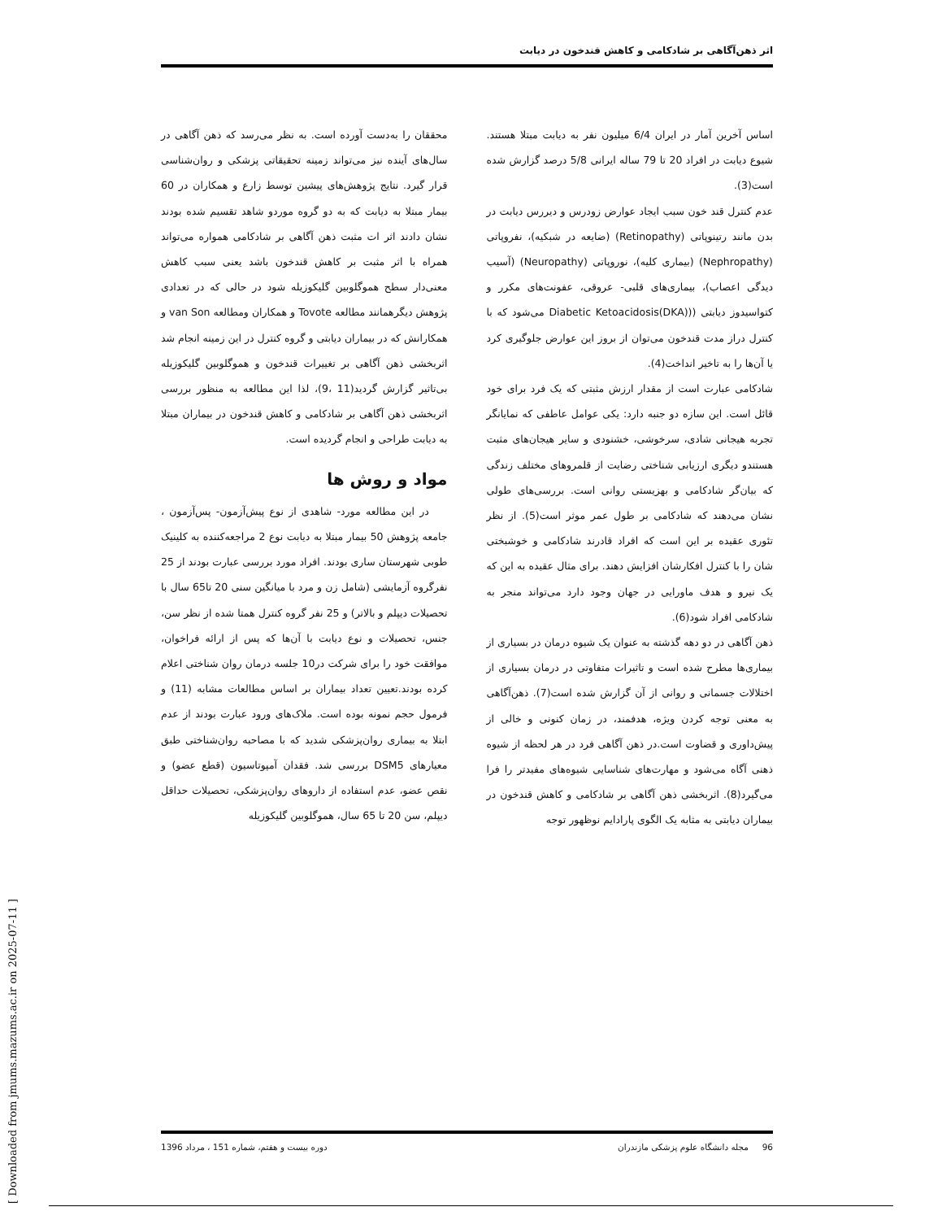اثر ذهن‌آگاهی بر شادکامی و کاهش قندخون در دیابت
اساس آخرین آمار در ایران 6/4 میلیون نفر به دیابت مبتلا هستند. شیوع دیابت در افراد 20 تا 79 ساله ایرانی 5/8 درصد گزارش شده است(3).
عدم کنترل قند خون سبب ایجاد عوارض زودرس و دیررس دیابت در بدن مانند رتینوپاتی (Retinopathy) (ضایعه در شبکیه)، نفروپاتی (Nephropathy) (بیماری کلیه)، نوروپاتی (Neuropathy) (آسیب دیدگی اعصاب)، بیماری‌های قلبی- عروقی، عفونت‌های مکرر و کتواسیدوز دیابتی ((Diabetic Ketoacidosis(DKA) می‌شود که با کنترل دراز مدت قندخون می‌توان از بروز این عوارض جلوگیری کرد یا آن‌ها را به تاخیر انداخت(4).
شادکامی عبارت است از مقدار ارزش مثبتی که یک فرد برای خود قائل است. این سازه دو جنبه دارد: یکی عوامل عاطفی که نمایانگر تجربه هیجانی شادی، سرخوشی، خشنودی و سایر هیجان‌های مثبت هستندو دیگری ارزیابی شناختی رضایت از قلمروهای مختلف زندگی که بیان‌گر شادکامی و بهزیستی روانی است. بررسی‌های طولی نشان می‌دهند که شادکامی بر طول عمر موثر است(5). از نظر تئوری عقیده بر این است که افراد قادرند شادکامی و خوشبختی شان را با کنترل افکارشان افزایش دهند. برای مثال عقیده به این که یک نیرو و هدف ماورایی در جهان وجود دارد می‌تواند منجر به شادکامی افراد شود(6).
ذهن آگاهی در دو دهه گذشته به عنوان یک شیوه درمان در بسیاری از بیماری‌ها مطرح شده است و تاثیرات متفاوتی در درمان بسیاری از اختلالات جسمانی و روانی از آن گزارش شده است(7). ذهن‌آگاهی به معنی توجه کردن ویژه، هدفمند، در زمان کنونی و خالی از پیش‌داوری و قضاوت است.در ذهن آگاهی فرد در هر لحظه از شیوه ذهنی آگاه می‌شود و مهارت‌های شناسایی شیوه‌های مفیدتر را فرا می‌گیرد(8). اثربخشی ذهن آگاهی بر شادکامی و کاهش قندخون در بیماران دیابتی به مثابه یک الگوی پارادایم نوظهور توجه
محققان را به‌دست آورده است. به نظر می‌رسد که ذهن آگاهی در سال‌های آینده نیز می‌تواند زمینه تحقیقاتی پزشکی و روان‌شناسی قرار گیرد. نتایج پژوهش‌های پیشین توسط زارع و همکاران در 60 بیمار مبتلا به دیابت که به دو گروه موردو شاهد تقسیم شده بودند نشان دادند اثر ات مثبت ذهن آگاهی بر شادکامی همواره می‌تواند همراه با اثر مثبت بر کاهش قندخون باشد یعنی سبب کاهش معنی‌دار سطح هموگلوبین گلیکوزیله شود در حالی که در تعدادی پژوهش دیگرهمانند مطالعه Tovote و همکاران ومطالعه van Son و همکارانش که در بیماران دیابتی و گروه کنترل در این زمینه انجام شد اثربخشی ذهن آگاهی بر تغییرات قندخون و هموگلوبین گلیکوزیله بی‌تاثیر گزارش گردید(11 ،9)، لذا این مطالعه به منظور بررسی اثربخشی ذهن آگاهی بر شادکامی و کاهش قندخون در بیماران مبتلا به دیابت طراحی و انجام گردیده است.
مواد و روش ها
در این مطالعه مورد- شاهدی از نوع پیش‌آزمون- پس‌آزمون ، جامعه پژوهش 50 بیمار مبتلا به دیابت نوع 2 مراجعه‌کننده به کلینیک طوبی شهرستان ساری بودند. افراد مورد بررسی عبارت بودند از 25 نفرگروه آزمایشی (شامل زن و مرد با میانگین سنی 20 تا65 سال با تحصیلات دیپلم و بالاتر) و 25 نفر گروه کنترل همتا شده از نظر سن، جنس، تحصیلات و نوع دیابت با آن‌ها که پس از ارائه فراخوان، موافقت خود را برای شرکت در10 جلسه درمان روان شناختی اعلام کرده بودند.تعیین تعداد بیماران بر اساس مطالعات مشابه (11) و فرمول حجم نمونه بوده است. ملاک‌های ورود عبارت بودند از عدم ابتلا به بیماری روان‌پزشکی شدید که با مصاحبه روان‌شناختی طبق معیارهای DSM5 بررسی شد. فقدان آمپوتاسیون (قطع عضو) و نقص عضو، عدم استفاده از داروهای روان‌پزشکی، تحصیلات حداقل دیپلم، سن 20 تا 65 سال، هموگلوبین گلیکوزیله
96 مجله دانشگاه علوم پزشکی مازندران دوره بیست و هفتم، شماره 151 ، مرداد 1396
[ Downloaded from jmums.mazums.ac.ir on 2025-07-11 ]